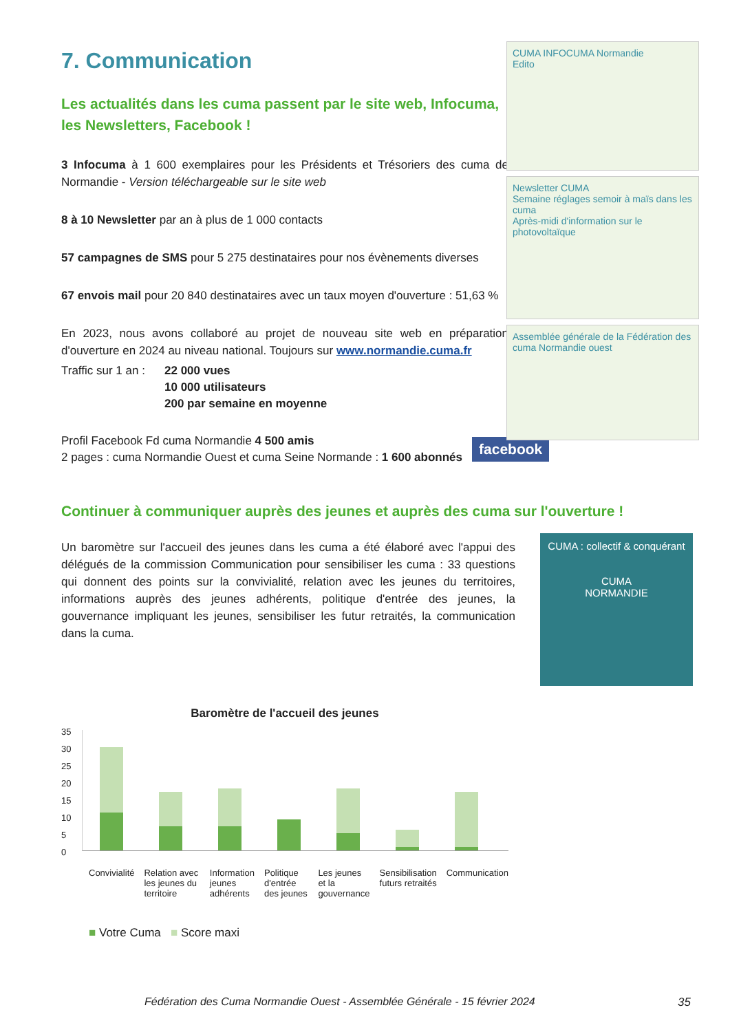CUMA INFOCUMA Normandie
Edito
Newsletter CUMA
Semaine réglages semoir à maïs dans les cuma
Après-midi d'information sur le photovoltaïque
Assemblée générale de la Fédération des cuma Normandie ouest
7. Communication
Les actualités dans les cuma passent par le site web, Infocuma, les Newsletters, Facebook !
3 Infocuma à 1 600 exemplaires pour les Présidents et Trésoriers des cuma de Normandie - Version téléchargeable sur le site web
8 à 10 Newsletter par an à plus de 1 000 contacts
57 campagnes de SMS pour 5 275 destinataires pour nos évènements diverses
67 envois mail pour 20 840 destinataires avec un taux moyen d'ouverture : 51,63 %
En 2023, nous avons collaboré au projet de nouveau site web en préparation d'ouverture en 2024 au niveau national. Toujours sur www.normandie.cuma.fr
Traffic sur 1 an : 22 000 vues
10 000 utilisateurs
200 par semaine en moyenne
Profil Facebook Fd cuma Normandie 4 500 amis
2 pages : cuma Normandie Ouest et cuma Seine Normande : 1 600 abonnés
facebook
Continuer à communiquer auprès des jeunes et auprès des cuma sur l'ouverture !
Un baromètre sur l'accueil des jeunes dans les cuma a été élaboré avec l'appui des délégués de la commission Communication pour sensibiliser les cuma : 33 questions qui donnent des points sur la convivialité, relation avec les jeunes du territoires, informations auprès des jeunes adhérents, politique d'entrée des jeunes, la gouvernance impliquant les jeunes, sensibiliser les futur retraités, la communication dans la cuma.
CUMA : collectif & conquérant
CUMA
NORMANDIE
Baromètre de l'accueil des jeunes
35
30
25
20
15
10
5
0
Convivialité Relation avec les jeunes du territoire Information jeunes adhérents Politique d'entrée des jeunes Les jeunes et la gouvernance Sensibilisation futurs retraités Communication
■ Votre Cuma ■ Score maxi
Fédération des Cuma Normandie Ouest - Assemblée Générale - 15 février 2024
35